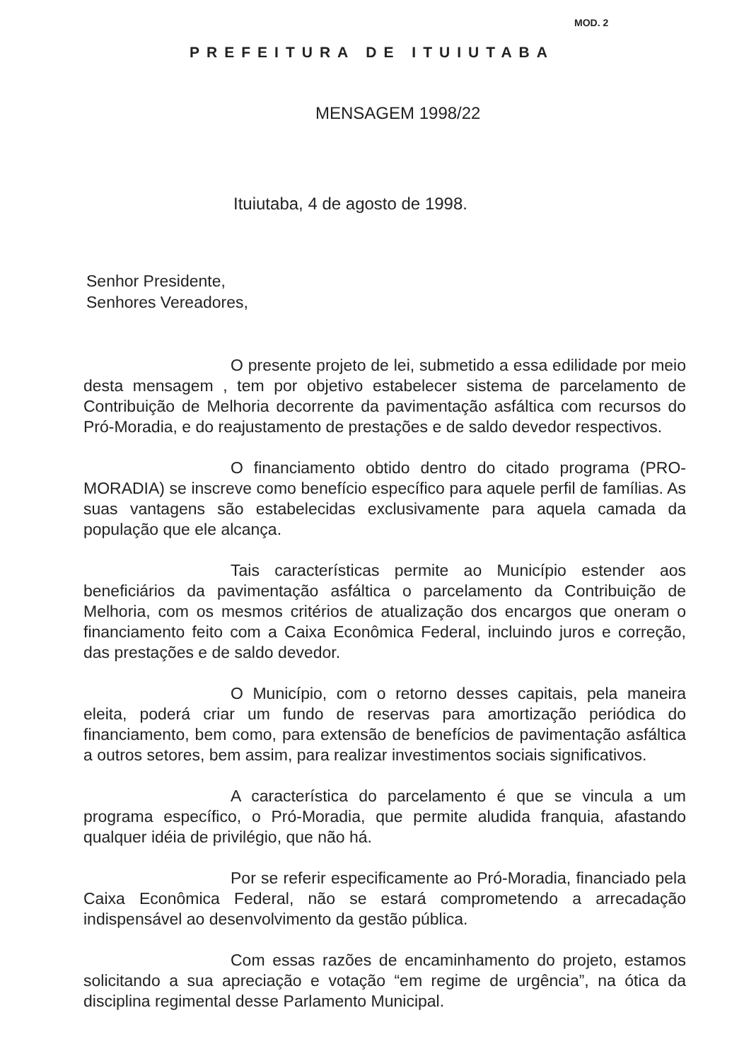MOD. 2
PREFEITURA DE ITUIUTABA
MENSAGEM 1998/22
Ituiutaba, 4 de agosto de 1998.
Senhor Presidente,
Senhores Vereadores,
O presente projeto de lei, submetido a essa edilidade por meio desta mensagem , tem por objetivo estabelecer sistema de parcelamento de Contribuição de Melhoria decorrente da pavimentação asfáltica com recursos do Pró-Moradia, e do reajustamento de prestações e de saldo devedor respectivos.
O financiamento obtido dentro do citado programa (PRO-MORADIA) se inscreve como benefício específico para aquele perfil de famílias. As suas vantagens são estabelecidas exclusivamente para aquela camada da população que ele alcança.
Tais características permite ao Município estender aos beneficiários da pavimentação asfáltica o parcelamento da Contribuição de Melhoria, com os mesmos critérios de atualização dos encargos que oneram o financiamento feito com a Caixa Econômica Federal, incluindo juros e correção, das prestações e de saldo devedor.
O Município, com o retorno desses capitais, pela maneira eleita, poderá criar um fundo de reservas para amortização periódica do financiamento, bem como, para extensão de benefícios de pavimentação asfáltica a outros setores, bem assim, para realizar investimentos sociais significativos.
A característica do parcelamento é que se vincula a um programa específico, o Pró-Moradia, que permite aludida franquia, afastando qualquer idéia de privilégio, que não há.
Por se referir especificamente ao Pró-Moradia, financiado pela Caixa Econômica Federal, não se estará comprometendo a arrecadação indispensável ao desenvolvimento da gestão pública.
Com essas razões de encaminhamento do projeto, estamos solicitando a sua apreciação e votação “em regime de urgência”, na ótica da disciplina regimental desse Parlamento Municipal.